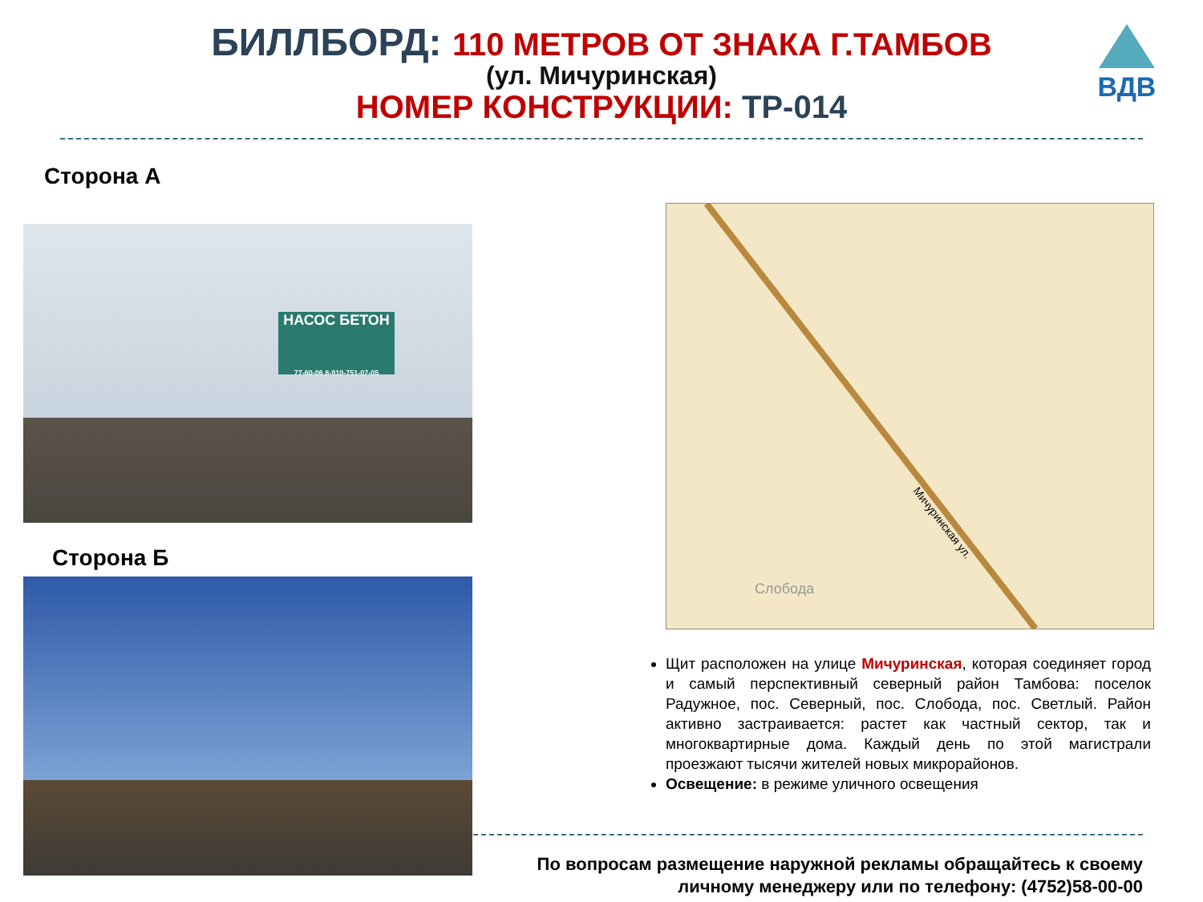ВДВ
БИЛЛБОРД: 110 МЕТРОВ ОТ ЗНАКА Г.ТАМБОВ
(ул. Мичуринская)
НОМЕР КОНСТРУКЦИИ: ТР-014
Сторона А
НАСОС БЕТОН
77-60-06 8-910-751-07-05
Сторона Б
Мичуринская ул.
Слобода
Щит расположен на улице Мичуринская, которая соединяет город и самый перспективный северный район Тамбова: поселок Радужное, пос. Северный, пос. Слобода, пос. Светлый. Район активно застраивается: растет как частный сектор, так и многоквартирные дома. Каждый день по этой магистрали проезжают тысячи жителей новых микрорайонов.
Освещение: в режиме уличного освещения
По вопросам размещение наружной рекламы обращайтесь к своему личному менеджеру или по телефону: (4752)58-00-00